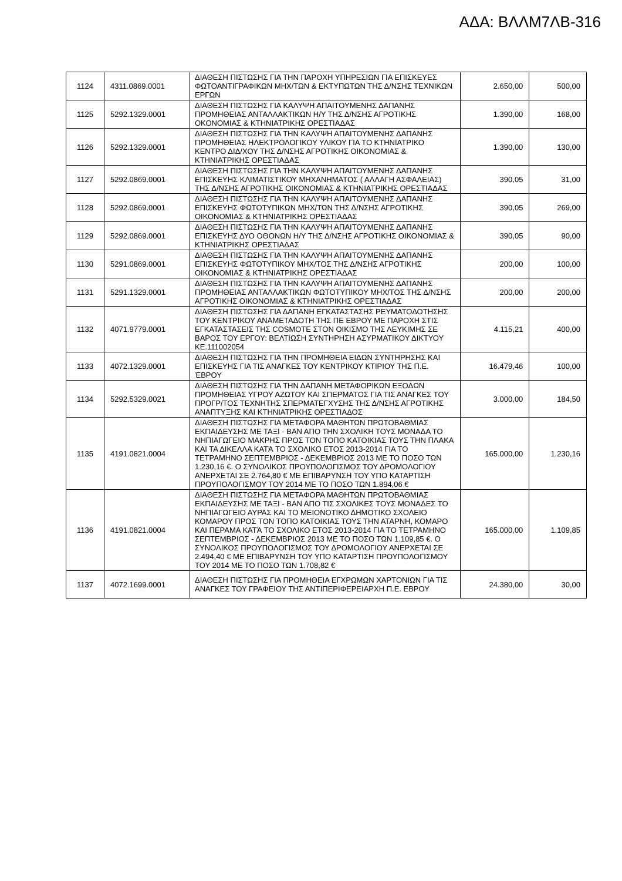ΑΔΑ: ΒΛΛΜ7ΛΒ-316
| 1124 | 4311.0869.0001 | ΔΙΑΘΕΣΗ ΠΙΣΤΩΣΗΣ ΓΙΑ ΤΗΝ ΠΑΡΟΧΗ ΥΠΗΡΕΣΙΩΝ ΓΙΑ ΕΠΙΣΚΕΥΕΣ ΦΩΤΟΑΝΤΙΓΡΑΦΙΚΩΝ ΜΗΧ/ΤΩΝ & ΕΚΤΥΠΩΤΩΝ ΤΗΣ Δ/ΝΣΗΣ ΤΕΧΝΙΚΩΝ ΕΡΓΩΝ | 2.650,00 | 500,00 |
| 1125 | 5292.1329.0001 | ΔΙΑΘΕΣΗ ΠΙΣΤΩΣΗΣ ΓΙΑ ΚΑΛΥΨΗ ΑΠΑΙΤΟΥΜΕΝΗΣ ΔΑΠΑΝΗΣ ΠΡΟΜΗΘΕΙΑΣ ΑΝΤΑΛΛΑΚΤΙΚΩΝ Η/Υ ΤΗΣ Δ/ΝΣΗΣ ΑΓΡΟΤΙΚΗΣ ΟΚΟΝΟΜΙΑΣ & ΚΤΗΝΙΑΤΡΙΚΗΣ ΟΡΕΣΤΙΑΔΑΣ | 1.390,00 | 168,00 |
| 1126 | 5292.1329.0001 | ΔΙΑΘΕΣΗ ΠΙΣΤΩΣΗΣ ΓΙΑ ΤΗΝ ΚΑΛΥΨΗ ΑΠΑΙΤΟΥΜΕΝΗΣ ΔΑΠΑΝΗΣ ΠΡΟΜΗΘΕΙΑΣ ΗΛΕΚΤΡΟΛΟΓΙΚΟΥ ΥΛΙΚΟΥ ΓΙΑ ΤΟ ΚΤΗΝΙΑΤΡΙΚΟ ΚΕΝΤΡΟ ΔΙΔ/ΧΟΥ ΤΗΣ Δ/ΝΣΗΣ ΑΓΡΟΤΙΚΗΣ ΟΙΚΟΝΟΜΙΑΣ & ΚΤΗΝΙΑΤΡΙΚΗΣ ΟΡΕΣΤΙΑΔΑΣ | 1.390,00 | 130,00 |
| 1127 | 5292.0869.0001 | ΔΙΑΘΕΣΗ ΠΙΣΤΩΣΗΣ ΓΙΑ ΤΗΝ ΚΑΛΥΨΗ ΑΠΑΙΤΟΥΜΕΝΗΣ ΔΑΠΑΝΗΣ ΕΠΙΣΚΕΥΗΣ ΚΛΙΜΑΤΙΣΤΙΚΟΥ ΜΗΧΑΝΗΜΑΤΟΣ ( ΑΛΛΑΓΗ ΑΣΦΑΛΕΙΑΣ) ΤΗΣ Δ/ΝΣΗΣ ΑΓΡΟΤΙΚΗΣ ΟΙΚΟΝΟΜΙΑΣ & ΚΤΗΝΙΑΤΡΙΚΗΣ ΟΡΕΣΤΙΑΔΑΣ | 390,05 | 31,00 |
| 1128 | 5292.0869.0001 | ΔΙΑΘΕΣΗ ΠΙΣΤΩΣΗΣ ΓΙΑ ΤΗΝ ΚΑΛΥΨΗ ΑΠΑΙΤΟΥΜΕΝΗΣ ΔΑΠΑΝΗΣ ΕΠΙΣΚΕΥΗΣ ΦΩΤΟΤΥΠΙΚΩΝ ΜΗΧ/ΤΩΝ ΤΗΣ Δ/ΝΣΗΣ ΑΓΡΟΤΙΚΗΣ ΟΙΚΟΝΟΜΙΑΣ & ΚΤΗΝΙΑΤΡΙΚΗΣ ΟΡΕΣΤΙΑΔΑΣ | 390,05 | 269,00 |
| 1129 | 5292.0869.0001 | ΔΙΑΘΕΣΗ ΠΙΣΤΩΣΗΣ ΓΙΑ ΤΗΝ ΚΑΛΥΨΗ ΑΠΑΙΤΟΥΜΕΝΗΣ ΔΑΠΑΝΗΣ ΕΠΙΣΚΕΥΗΣ ΔΥΟ ΟΘΟΝΩΝ Η/Υ ΤΗΣ Δ/ΝΣΗΣ ΑΓΡΟΤΙΚΗΣ ΟΙΚΟΝΟΜΙΑΣ & ΚΤΗΝΙΑΤΡΙΚΗΣ ΟΡΕΣΤΙΑΔΑΣ | 390,05 | 90,00 |
| 1130 | 5291.0869.0001 | ΔΙΑΘΕΣΗ ΠΙΣΤΩΣΗΣ ΓΙΑ ΤΗΝ ΚΑΛΥΨΗ ΑΠΑΙΤΟΥΜΕΝΗΣ ΔΑΠΑΝΗΣ ΕΠΙΣΚΕΥΗΣ ΦΩΤΟΤΥΠΙΚΟΥ ΜΗΧ/ΤΟΣ ΤΗΣ Δ/ΝΣΗΣ ΑΓΡΟΤΙΚΗΣ ΟΙΚΟΝΟΜΙΑΣ & ΚΤΗΝΙΑΤΡΙΚΗΣ ΟΡΕΣΤΙΑΔΑΣ | 200,00 | 100,00 |
| 1131 | 5291.1329.0001 | ΔΙΑΘΕΣΗ ΠΙΣΤΩΣΗΣ ΓΙΑ ΤΗΝ ΚΑΛΥΨΗ ΑΠΑΙΤΟΥΜΕΝΗΣ ΔΑΠΑΝΗΣ ΠΡΟΜΗΘΕΙΑΣ ΑΝΤΑΛΛΑΚΤΙΚΩΝ ΦΩΤΟΤΥΠΙΚΟΥ ΜΗΧ/ΤΟΣ ΤΗΣ Δ/ΝΣΗΣ ΑΓΡΟΤΙΚΗΣ ΟΙΚΟΝΟΜΙΑΣ & ΚΤΗΝΙΑΤΡΙΚΗΣ ΟΡΕΣΤΙΑΔΑΣ | 200,00 | 200,00 |
| 1132 | 4071.9779.0001 | ΔΙΑΘΕΣΗ ΠΙΣΤΩΣΗΣ ΓΙΑ ΔΑΠΑΝΗ ΕΓΚΑΤΑΣΤΑΣΗΣ ΡΕΥΜΑΤΟΔΟΤΗΣΗΣ ΤΟΥ ΚΕΝΤΡΙΚΟΥ ΑΝΑΜΕΤΑΔΟΤΗ ΤΗΣ ΠΕ ΕΒΡΟΥ ΜΕ ΠΑΡΟΧΗ ΣΤΙΣ ΕΓΚΑΤΑΣΤΑΣΕΙΣ ΤΗΣ COSMOTE ΣΤΟΝ ΟΙΚΙΣΜΟ ΤΗΣ ΛΕΥΚΙΜΗΣ ΣΕ ΒΑΡΟΣ ΤΟΥ ΕΡΓΟΥ: ΒΕΛΤΙΩΣΗ ΣΥΝΤΗΡΗΣΗ ΑΣΥΡΜΑΤΙΚΟΥ ΔΙΚΤΥΟΥ ΚΕ.111002054 | 4.115,21 | 400,00 |
| 1133 | 4072.1329.0001 | ΔΙΑΘΕΣΗ ΠΙΣΤΩΣΗΣ ΓΙΑ ΤΗΝ ΠΡΟΜΗΘΕΙΑ ΕΙΔΩΝ ΣΥΝΤΗΡΗΣΗΣ ΚΑΙ ΕΠΙΣΚΕΥΗΣ ΓΙΑ ΤΙΣ ΑΝΑΓΚΕΣ ΤΟΥ ΚΕΝΤΡΙΚΟΥ ΚΤΙΡΙΟΥ ΤΗΣ Π.Ε. ΈΒΡΟΥ | 16.479,46 | 100,00 |
| 1134 | 5292.5329.0021 | ΔΙΑΘΕΣΗ ΠΙΣΤΩΣΗΣ ΓΙΑ ΤΗΝ ΔΑΠΑΝΗ ΜΕΤΑΦΟΡΙΚΩΝ ΕΞΟΔΩΝ ΠΡΟΜΗΘΕΙΑΣ ΥΓΡΟΥ ΑΖΩΤΟΥ ΚΑΙ ΣΠΕΡΜΑΤΟΣ ΓΙΑ ΤΙΣ ΑΝΑΓΚΕΣ ΤΟΥ ΠΡΟΓΡ/ΤΟΣ ΤΕΧΝΗΤΗΣ ΣΠΕΡΜΑΤΕΓΧΥΣΗΣ ΤΗΣ Δ/ΝΣΗΣ ΑΓΡΟΤΙΚΗΣ ΑΝΑΠΤΥΞΗΣ ΚΑΙ ΚΤΗΝΙΑΤΡΙΚΗΣ ΟΡΕΣΤΙΑΔΟΣ | 3.000,00 | 184,50 |
| 1135 | 4191.0821.0004 | ΔΙΑΘΕΣΗ ΠΙΣΤΩΣΗΣ ΓΙΑ ΜΕΤΑΦΟΡΑ ΜΑΘΗΤΩΝ ΠΡΩΤΟΒΑΘΜΙΑΣ ΕΚΠΑΙΔΕΥΣΗΣ ΜΕ ΤΑΞΙ - ΒΑΝ ΑΠΟ ΤΗΝ ΣΧΟΛΙΚΗ ΤΟΥΣ ΜΟΝΑΔΑ ΤΟ ΝΗΠΙΑΓΩΓΕΙΟ ΜΑΚΡΗΣ ΠΡΟΣ ΤΟΝ ΤΟΠΟ ΚΑΤΟΙΚΙΑΣ ΤΟΥΣ ΤΗΝ ΠΛΑΚΑ ΚΑΙ ΤΑ ΔΙΚΕΛΛΑ ΚΑΤΆ ΤΟ ΣΧΟΛΙΚΟ ΕΤΟΣ 2013-2014 ΓΙΑ ΤΟ ΤΕΤΡΑΜΗΝΟ ΣΕΠΤΕΜΒΡΙΟΣ - ΔΕΚΕΜΒΡΙΟΣ 2013 ΜΕ ΤΟ ΠΟΣΟ ΤΩΝ 1.230,16 €. Ο ΣΥΝΟΛΙΚΟΣ ΠΡΟΥΠΟΛΟΓΙΣΜΟΣ ΤΟΥ ΔΡΟΜΟΛΟΓΙΟΥ ΑΝΕΡΧΕΤΑΙ ΣΕ 2.764,80 € ΜΕ ΕΠΙΒΑΡΥΝΣΗ ΤΟΥ ΥΠΟ ΚΑΤΑΡΤΙΣΗ ΠΡΟΥΠΟΛΟΓΙΣΜΟΥ ΤΟΥ 2014 ΜΕ ΤΟ ΠΟΣΟ ΤΩΝ 1.894,06 € | 165.000,00 | 1.230,16 |
| 1136 | 4191.0821.0004 | ΔΙΑΘΕΣΗ ΠΙΣΤΩΣΗΣ ΓΙΑ ΜΕΤΑΦΟΡΑ ΜΑΘΗΤΩΝ ΠΡΩΤΟΒΑΘΜΙΑΣ ΕΚΠΑΙΔΕΥΣΗΣ ΜΕ ΤΑΞΙ - ΒΑΝ ΑΠΟ ΤΙΣ ΣΧΟΛΙΚΕΣ ΤΟΥΣ ΜΟΝΑΔΕΣ ΤΟ ΝΗΠΙΑΓΩΓΕΙΟ ΑΥΡΑΣ ΚΑΙ ΤΟ ΜΕΙΟΝΟΤΙΚΟ ΔΗΜΟΤΙΚΟ ΣΧΟΛΕΙΟ ΚΟΜΑΡΟΥ ΠΡΟΣ ΤΟΝ ΤΟΠΟ ΚΑΤΟΙΚΙΑΣ ΤΟΥΣ ΤΗΝ ΑΤΑΡΝΗ, ΚΟΜΑΡΟ ΚΑΙ ΠΕΡΑΜΑ ΚΑΤΆ ΤΟ ΣΧΟΛΙΚΟ ΕΤΟΣ 2013-2014 ΓΙΑ ΤΟ ΤΕΤΡΑΜΗΝΟ ΣΕΠΤΕΜΒΡΙΟΣ - ΔΕΚΕΜΒΡΙΟΣ 2013 ΜΕ ΤΟ ΠΟΣΟ ΤΩΝ 1.109,85 €. Ο ΣΥΝΟΛΙΚΟΣ ΠΡΟΥΠΟΛΟΓΙΣΜΟΣ ΤΟΥ ΔΡΟΜΟΛΟΓΙΟΥ ΑΝΕΡΧΕΤΑΙ ΣΕ 2.494,40 € ΜΕ ΕΠΙΒΑΡΥΝΣΗ ΤΟΥ ΥΠΟ ΚΑΤΑΡΤΙΣΗ ΠΡΟΥΠΟΛΟΓΙΣΜΟΥ ΤΟΥ 2014 ΜΕ ΤΟ ΠΟΣΟ ΤΩΝ 1.708,82 € | 165.000,00 | 1.109,85 |
| 1137 | 4072.1699.0001 | ΔΙΑΘΕΣΗ ΠΙΣΤΩΣΗΣ ΓΙΑ ΠΡΟΜΗΘΕΙΑ ΕΓΧΡΩΜΩΝ ΧΑΡΤΟΝΙΩΝ ΓΙΑ ΤΙΣ ΑΝΑΓΚΕΣ ΤΟΥ ΓΡΑΦΕΙΟΥ ΤΗΣ ΑΝΤΙΠΕΡΙΦΕΡΕΙΑΡΧΗ Π.Ε. ΕΒΡΟΥ | 24.380,00 | 30,00 |